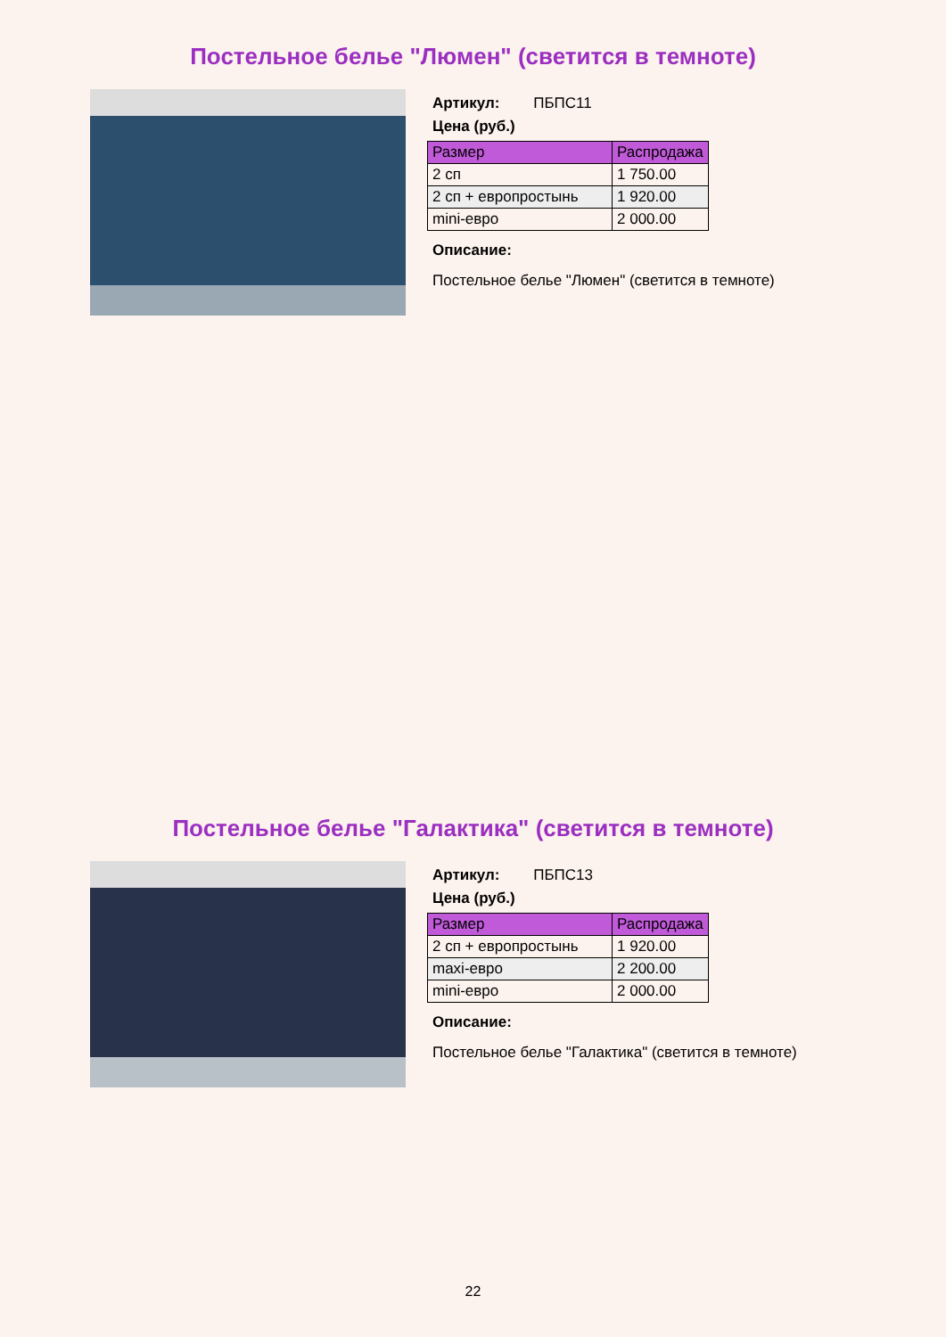Постельное белье "Люмен" (светится в темноте)
Артикул: ПБПС11
Цена (руб.)
| Размер | Распродажа |
| --- | --- |
| 2 сп | 1 750.00 |
| 2 сп + европростынь | 1 920.00 |
| mini-евро | 2 000.00 |
Описание:
Постельное белье "Люмен" (светится в темноте)
Постельное белье "Галактика" (светится в темноте)
Артикул: ПБПС13
Цена (руб.)
| Размер | Распродажа |
| --- | --- |
| 2 сп + европростынь | 1 920.00 |
| maxi-евро | 2 200.00 |
| mini-евро | 2 000.00 |
Описание:
Постельное белье "Галактика" (светится в темноте)
22